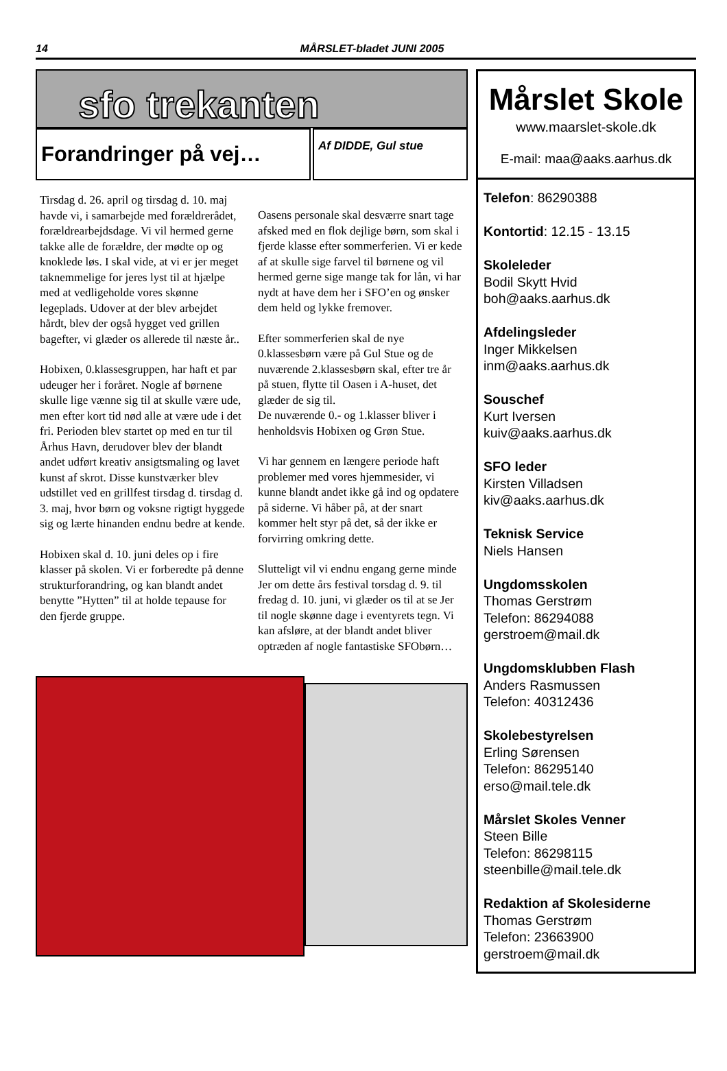14
MÅRSLET-bladet JUNI 2005
sfo trekanten
Forandringer på vej…
Af DIDDE, Gul stue
Tirsdag d. 26. april og tirsdag d. 10. maj havde vi, i samarbejde med forældrerådet, forældrearbejdsdage. Vi vil hermed gerne takke alle de forældre, der mødte op og knoklede løs. I skal vide, at vi er jer meget taknemmelige for jeres lyst til at hjælpe med at vedligeholde vores skønne legeplads. Udover at der blev arbejdet hårdt, blev der også hygget ved grillen bagefter, vi glæder os allerede til næste år..
Hobixen, 0.klassesgruppen, har haft et par udeuger her i foråret. Nogle af børnene skulle lige vænne sig til at skulle være ude, men efter kort tid nød alle at være ude i det fri. Perioden blev startet op med en tur til Århus Havn, derudover blev der blandt andet udført kreativ ansigtsmaling og lavet kunst af skrot. Disse kunstværker blev udstillet ved en grillfest tirsdag d. tirsdag d. 3. maj, hvor børn og voksne rigtigt hyggede sig og lærte hinanden endnu bedre at kende.
Hobixen skal d. 10. juni deles op i fire klasser på skolen. Vi er forberedte på denne strukturforandring, og kan blandt andet benytte ”Hytten” til at holde tepause for den fjerde gruppe.
Oasens personale skal desværre snart tage afsked med en flok dejlige børn, som skal i fjerde klasse efter sommerferien. Vi er kede af at skulle sige farvel til børnene og vil hermed gerne sige mange tak for lån, vi har nydt at have dem her i SFO’en og ønsker dem held og lykke fremover.
Efter sommerferien skal de nye 0.klassesbørn være på Gul Stue og de nuværende 2.klassesbørn skal, efter tre år på stuen, flytte til Oasen i A-huset, det glæder de sig til.
De nuværende 0.- og 1.klasser bliver i henholdsvis Hobixen og Grøn Stue.
Vi har gennem en længere periode haft problemer med vores hjemmesider, vi kunne blandt andet ikke gå ind og opdatere på siderne. Vi håber på, at der snart kommer helt styr på det, så der ikke er forvirring omkring dette.
Slutteligt vil vi endnu engang gerne minde Jer om dette års festival torsdag d. 9. til fredag d. 10. juni, vi glæder os til at se Jer til nogle skønne dage i eventyrets tegn. Vi kan afsløre, at der blandt andet bliver optræden af nogle fantastiske SFObørn…
Mårslet Skole
www.maarslet-skole.dk
E-mail: maa@aaks.aarhus.dk
Telefon: 86290388
Kontortid: 12.15 - 13.15
Skoleleder
Bodil Skytt Hvid
boh@aaks.aarhus.dk
Afdelingsleder
Inger Mikkelsen
inm@aaks.aarhus.dk
Souschef
Kurt Iversen
kuiv@aaks.aarhus.dk
SFO leder
Kirsten Villadsen
kiv@aaks.aarhus.dk
Teknisk Service
Niels Hansen
Ungdomsskolen
Thomas Gerstrøm
Telefon: 86294088
gerstroem@mail.dk
Ungdomsklubben Flash
Anders Rasmussen
Telefon: 40312436
Skolebestyrelsen
Erling Sørensen
Telefon: 86295140
erso@mail.tele.dk
Mårslet Skoles Venner
Steen Bille
Telefon: 86298115
steenbille@mail.tele.dk
Redaktion af Skolesiderne
Thomas Gerstrøm
Telefon: 23663900
gerstroem@mail.dk